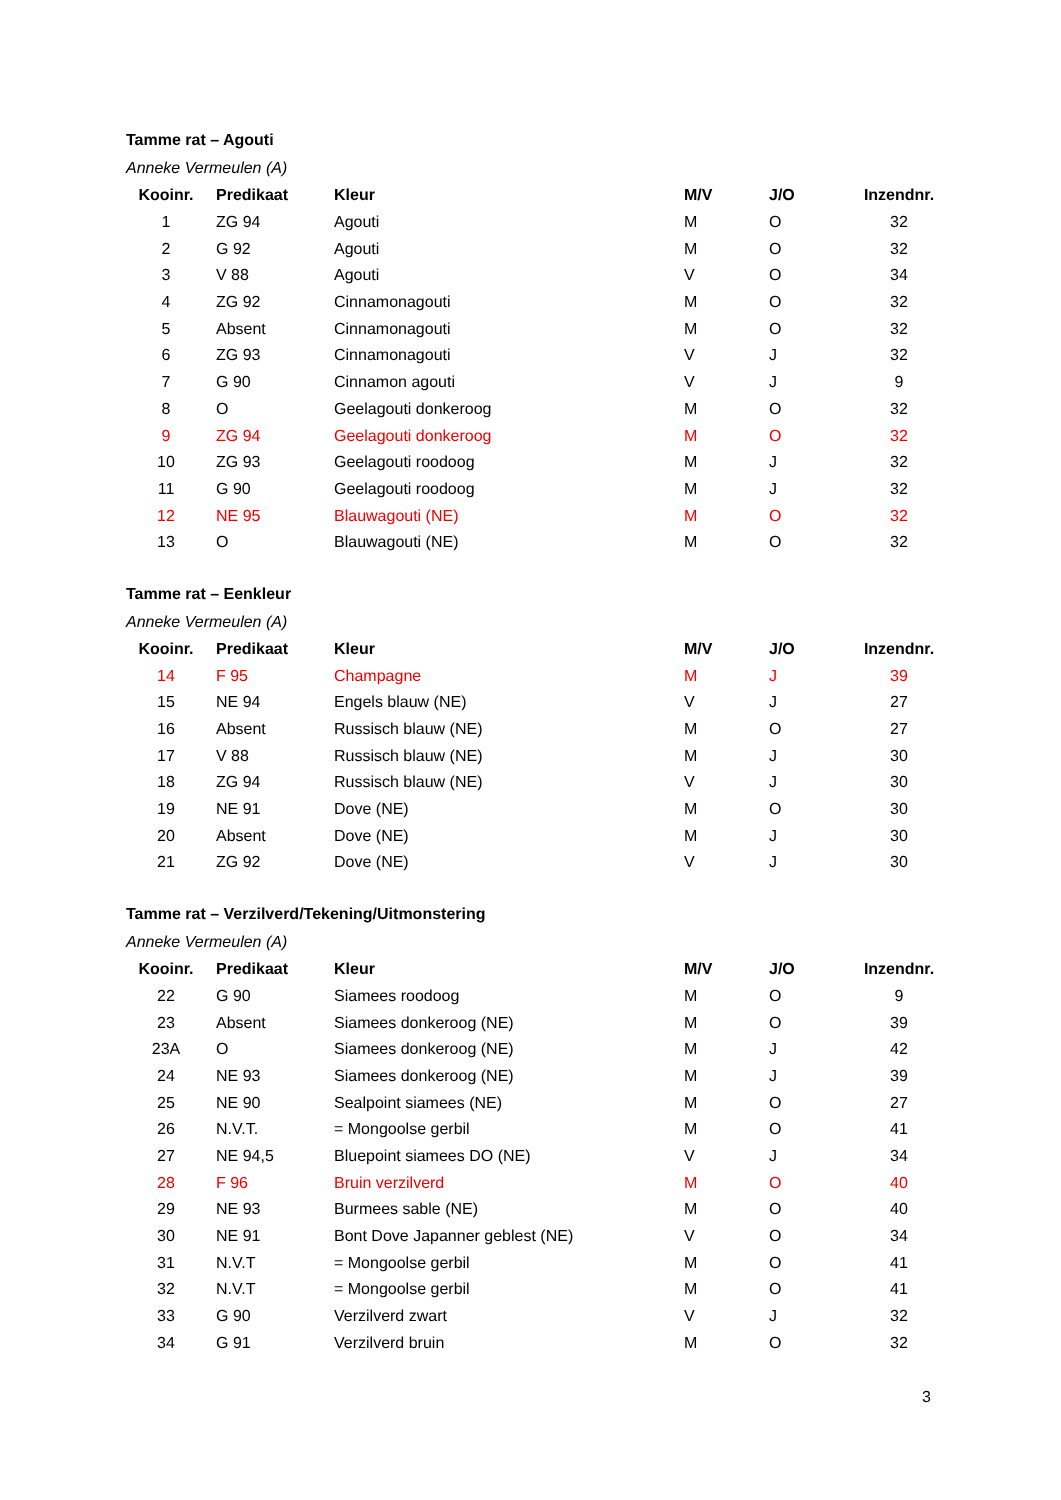Tamme rat – Agouti
Anneke Vermeulen (A)
| Kooinr. | Predikaat | Kleur | M/V | J/O | Inzendnr. |
| --- | --- | --- | --- | --- | --- |
| 1 | ZG 94 | Agouti | M | O | 32 |
| 2 | G 92 | Agouti | M | O | 32 |
| 3 | V 88 | Agouti | V | O | 34 |
| 4 | ZG 92 | Cinnamonagouti | M | O | 32 |
| 5 | Absent | Cinnamonagouti | M | O | 32 |
| 6 | ZG 93 | Cinnamonagouti | V | J | 32 |
| 7 | G 90 | Cinnamon agouti | V | J | 9 |
| 8 | O | Geelagouti donkeroog | M | O | 32 |
| 9 | ZG 94 | Geelagouti donkeroog | M | O | 32 |
| 10 | ZG 93 | Geelagouti roodoog | M | J | 32 |
| 11 | G 90 | Geelagouti roodoog | M | J | 32 |
| 12 | NE 95 | Blauwagouti (NE) | M | O | 32 |
| 13 | O | Blauwagouti (NE) | M | O | 32 |
Tamme rat – Eenkleur
Anneke Vermeulen (A)
| Kooinr. | Predikaat | Kleur | M/V | J/O | Inzendnr. |
| --- | --- | --- | --- | --- | --- |
| 14 | F 95 | Champagne | M | J | 39 |
| 15 | NE 94 | Engels blauw (NE) | V | J | 27 |
| 16 | Absent | Russisch blauw (NE) | M | O | 27 |
| 17 | V 88 | Russisch blauw (NE) | M | J | 30 |
| 18 | ZG 94 | Russisch blauw (NE) | V | J | 30 |
| 19 | NE 91 | Dove (NE) | M | O | 30 |
| 20 | Absent | Dove (NE) | M | J | 30 |
| 21 | ZG 92 | Dove (NE) | V | J | 30 |
Tamme rat – Verzilverd/Tekening/Uitmonstering
Anneke Vermeulen (A)
| Kooinr. | Predikaat | Kleur | M/V | J/O | Inzendnr. |
| --- | --- | --- | --- | --- | --- |
| 22 | G 90 | Siamees roodoog | M | O | 9 |
| 23 | Absent | Siamees donkeroog (NE) | M | O | 39 |
| 23A | O | Siamees donkeroog (NE) | M | J | 42 |
| 24 | NE 93 | Siamees donkeroog (NE) | M | J | 39 |
| 25 | NE 90 | Sealpoint siamees (NE) | M | O | 27 |
| 26 | N.V.T. | = Mongoolse gerbil | M | O | 41 |
| 27 | NE 94,5 | Bluepoint siamees DO (NE) | V | J | 34 |
| 28 | F 96 | Bruin verzilverd | M | O | 40 |
| 29 | NE 93 | Burmees sable (NE) | M | O | 40 |
| 30 | NE 91 | Bont Dove Japanner geblest (NE) | V | O | 34 |
| 31 | N.V.T | = Mongoolse gerbil | M | O | 41 |
| 32 | N.V.T | = Mongoolse gerbil | M | O | 41 |
| 33 | G 90 | Verzilverd zwart | V | J | 32 |
| 34 | G 91 | Verzilverd bruin | M | O | 32 |
3